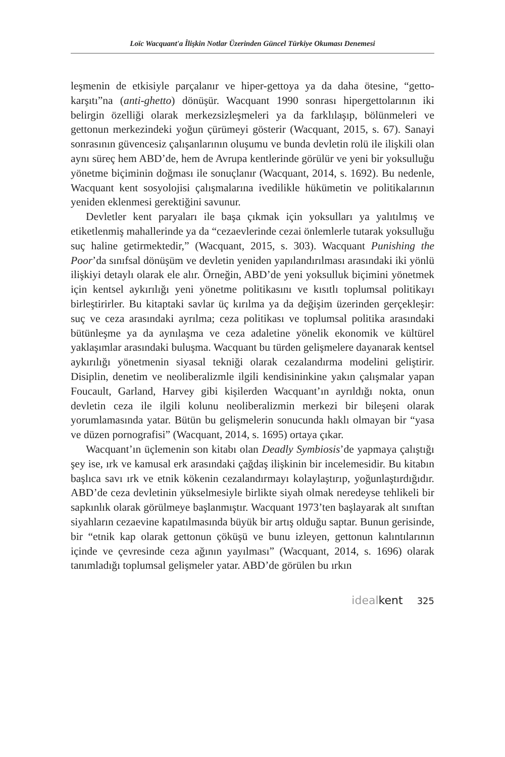Loïc Wacquant'a İlişkin Notlar Üzerinden Güncel Türkiye Okuması Denemesi
leşmenin de etkisiyle parçalanır ve hiper-gettoya ya da daha ötesine, “getto-karşıtı”na (anti-ghetto) dönüşür. Wacquant 1990 sonrası hipergettolarının iki belirgin özelliği olarak merkezsizleşmeleri ya da farklılaşıp, bölünmeleri ve gettonun merkezindeki yoğun çürümeyi gösterir (Wacquant, 2015, s. 67). Sanayi sonrasının güvencesiz çalışanlarının oluşumu ve bunda devletin rolü ile ilişkili olan aynı süreç hem ABD’de, hem de Avrupa kentlerinde görülür ve yeni bir yoksulluğu yönetme biçiminin doğması ile sonuçlanır (Wacquant, 2014, s. 1692). Bu nedenle, Wacquant kent sosyolojisi çalışmalarına ivedilikle hükümetin ve politikalarının yeniden eklenmesi gerektiğini savunur.
Devletler kent paryaları ile başa çıkmak için yoksulları ya yalıtılmış ve etiketlenmiş mahallerinde ya da “cezaevlerinde cezai önlemlerle tutarak yoksulluğu suç haline getirmektedir,” (Wacquant, 2015, s. 303). Wacquant Punishing the Poor’da sınıfsal dönüşüm ve devletin yeniden yapılandırılması arasındaki iki yönlü ilişkiyi detaylı olarak ele alır. Örneğin, ABD’de yeni yoksulluk biçimini yönetmek için kentsel aykırılığı yeni yönetme politikasını ve kısıtlı toplumsal politikayı birleştirirler. Bu kitaptaki savlar üç kırılma ya da değişim üzerinden gerçekleşir: suç ve ceza arasındaki ayrılma; ceza politikası ve toplumsal politika arasındaki bütünleşme ya da aynılaşma ve ceza adaletine yönelik ekonomik ve kültürel yaklaşımlar arasındaki buluşma. Wacquant bu türden gelişmelere dayanarak kentsel aykırılığı yönetmenin siyasal tekniği olarak cezalandırma modelini geliştirir. Disiplin, denetim ve neoliberalizmle ilgili kendisininkine yakın çalışmalar yapan Foucault, Garland, Harvey gibi kişilerden Wacquant’ın ayrıldığı nokta, onun devletin ceza ile ilgili kolunu neoliberalizmin merkezi bir bileşeni olarak yorumlamasında yatar. Bütün bu gelişmelerin sonucunda haklı olmayan bir “yasa ve düzen pornografisi” (Wacquant, 2014, s. 1695) ortaya çıkar.
Wacquant’ın üçlemenin son kitabı olan Deadly Symbiosis’de yapmaya çalıştığı şey ise, ırk ve kamusal erk arasındaki çağdaş ilişkinin bir incelemesidir. Bu kitabın başlıca savı ırk ve etnik kökenin cezalandırmayı kolaylaştırıp, yoğunlaştırdığıdır. ABD’de ceza devletinin yükselmesiyle birlikte siyah olmak neredeyse tehlikeli bir sapkınlık olarak görülmeye başlanmıştır. Wacquant 1973’ten başlayarak alt sınıftan siyahların cezaevine kapatılmasında büyük bir artış olduğu saptar. Bunun gerisinde, bir “etnik kap olarak gettonun çöküşü ve bunu izleyen, gettonun kalıntılarının içinde ve çevresinde ceza ağının yayılması” (Wacquant, 2014, s. 1696) olarak tanımladığı toplumsal gelişmeler yatar. ABD’de görülen bu ırkın
idealkent 325